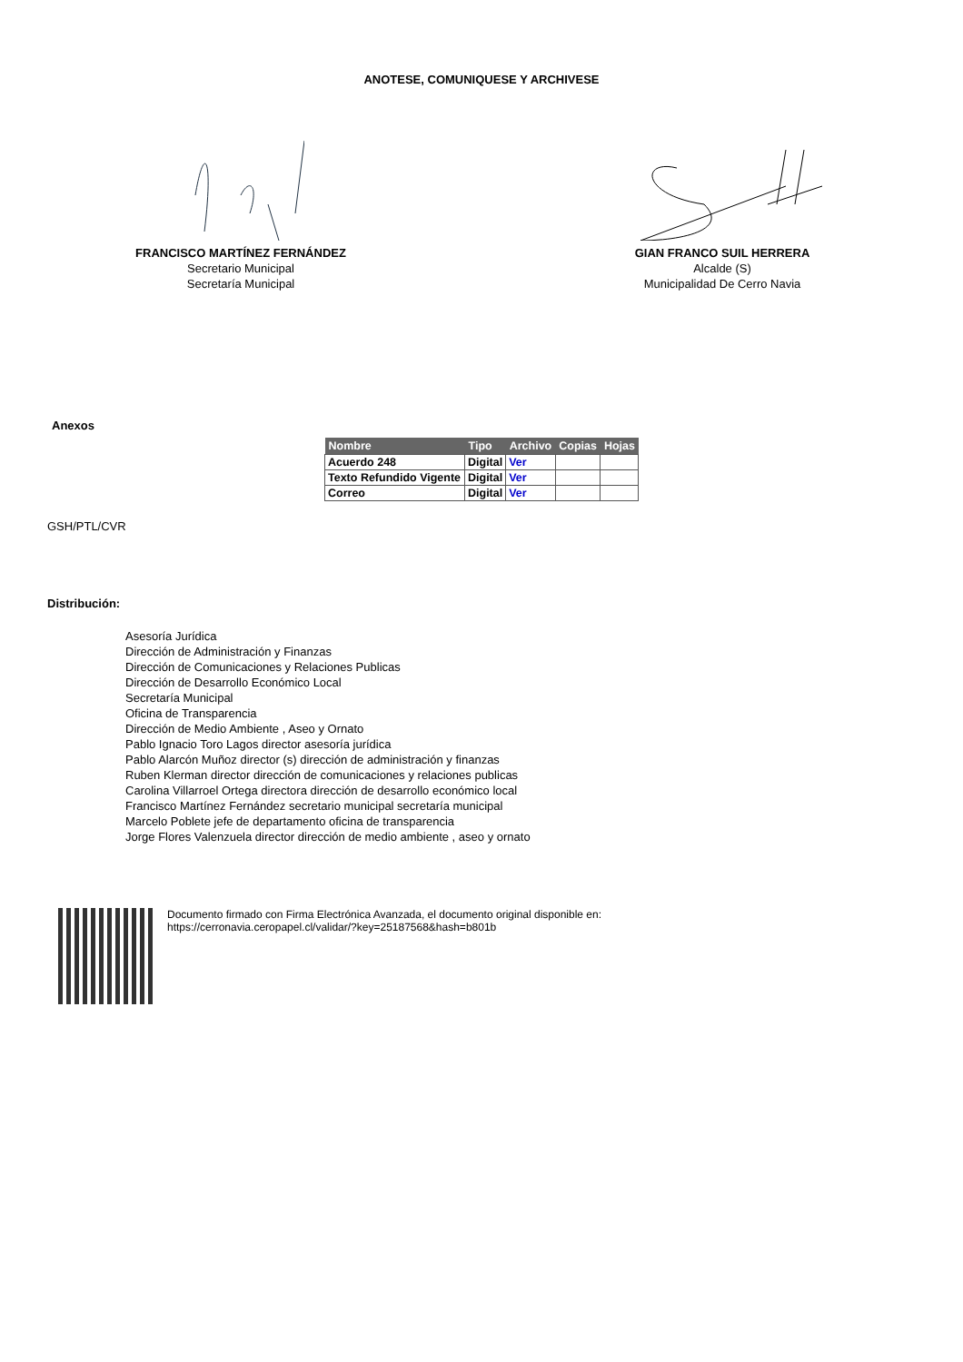ANOTESE, COMUNIQUESE Y ARCHIVESE
FRANCISCO MARTÍNEZ FERNÁNDEZ
Secretario Municipal
Secretaría Municipal
GIAN FRANCO SUIL HERRERA
Alcalde (S)
Municipalidad De Cerro Navia
Anexos
| Nombre | Tipo | Archivo | Copias | Hojas |
| --- | --- | --- | --- | --- |
| Acuerdo 248 | Digital | Ver | | |
| Texto Refundido Vigente | Digital | Ver | | |
| Correo | Digital | Ver | | |
GSH/PTL/CVR
Distribución:
Asesoría Jurídica
Dirección de Administración y Finanzas
Dirección de Comunicaciones y Relaciones Publicas
Dirección de Desarrollo Económico Local
Secretaría Municipal
Oficina de Transparencia
Dirección de Medio Ambiente , Aseo y Ornato
Pablo Ignacio Toro Lagos director asesoría jurídica
Pablo Alarcón Muñoz director (s) dirección de administración y finanzas
Ruben Klerman director dirección de comunicaciones y relaciones publicas
Carolina Villarroel Ortega directora dirección de desarrollo económico local
Francisco Martínez Fernández secretario municipal secretaría municipal
Marcelo Poblete jefe de departamento oficina de transparencia
Jorge Flores Valenzuela director dirección de medio ambiente , aseo y ornato
Documento firmado con Firma Electrónica Avanzada, el documento original disponible en:
https://cerronavia.ceropapel.cl/validar/?key=25187568&hash=b801b